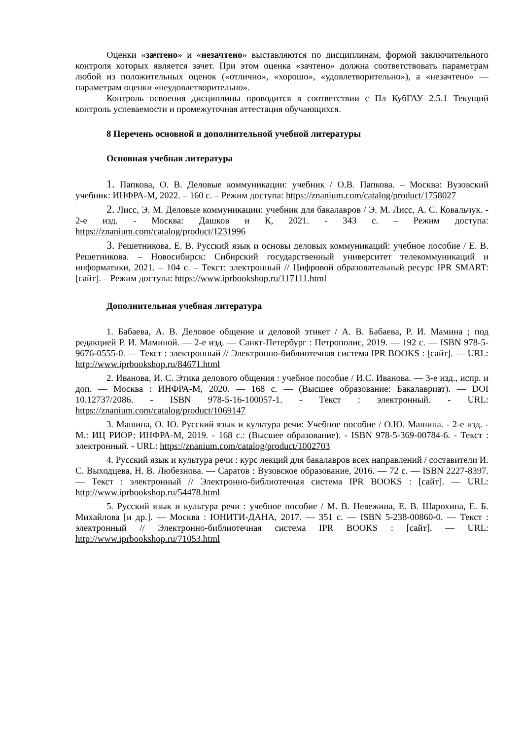Оценки «зачтено» и «незачтено» выставляются по дисциплинам, формой заключительного контроля которых является зачет. При этом оценка «зачтено» должна соответствовать параметрам любой из положительных оценок («отлично», «хорошо», «удовлетворительно»), а «незачтено» — параметрам оценки «неудовлетворительно».
Контроль освоения дисциплины проводится в соответствии с Пл КубГАУ 2.5.1 Текущий контроль успеваемости и промежуточная аттестация обучающихся.
8 Перечень основной и дополнительной учебной литературы
Основная учебная литература
1. Папкова, О. В. Деловые коммуникации: учебник / О.В. Папкова. – Москва: Вузовский учебник: ИНФРА-М, 2022. – 160 с. – Режим доступа: https://znanium.com/catalog/product/1758027
2. Лисс, Э. М. Деловые коммуникации: учебник для бакалавров / Э. М. Лисс, А. С. Ковальчук. - 2-е изд. - Москва: Дашков и К, 2021. - 343 с. – Режим доступа: https://znanium.com/catalog/product/1231996
3. Решетникова, Е. В. Русский язык и основы деловых коммуникаций: учебное пособие / Е. В. Решетникова. – Новосибирск: Сибирский государственный университет телекоммуникаций и информатики, 2021. – 104 с. – Текст: электронный // Цифровой образовательный ресурс IPR SMART: [сайт]. – Режим доступа: https://www.iprbookshop.ru/117111.html
Дополнительная учебная литература
1. Бабаева, А. В. Деловое общение и деловой этикет / А. В. Бабаева, Р. И. Мамина ; под редакцией Р. И. Маминой. — 2-е изд. — Санкт-Петербург : Петрополис, 2019. — 192 с. — ISBN 978-5-9676-0555-0. — Текст : электронный // Электронно-библиотечная система IPR BOOKS : [сайт]. — URL: http://www.iprbookshop.ru/84671.html
2. Иванова, И. С. Этика делового общения : учебное пособие / И.С. Иванова. — 3-е изд., испр. и доп. — Москва : ИНФРА-М, 2020. — 168 с. — (Высшее образование: Бакалавриат). — DOI 10.12737/2086. - ISBN 978-5-16-100057-1. - Текст : электронный. - URL: https://znanium.com/catalog/product/1069147
3. Машина, О. Ю. Русский язык и культура речи: Учебное пособие / О.Ю. Машина. - 2-е изд. - М.: ИЦ РИОР: ИНФРА-М, 2019. - 168 с.: (Высшее образование). - ISBN 978-5-369-00784-6. - Текст : электронный. - URL: https://znanium.com/catalog/product/1002703
4. Русский язык и культура речи : курс лекций для бакалавров всех направлений / составители И. С. Выходцева, Н. В. Любезнова. — Саратов : Вузовское образование, 2016. — 72 с. — ISBN 2227-8397. — Текст : электронный // Электронно-библиотечная система IPR BOOKS : [сайт]. — URL: http://www.iprbookshop.ru/54478.html
5. Русский язык и культура речи : учебное пособие / М. В. Невежина, Е. В. Шарохина, Е. Б. Михайлова [и др.]. — Москва : ЮНИТИ-ДАНА, 2017. — 351 с. — ISBN 5-238-00860-0. — Текст : электронный // Электронно-библиотечная система IPR BOOKS : [сайт]. — URL: http://www.iprbookshop.ru/71053.html